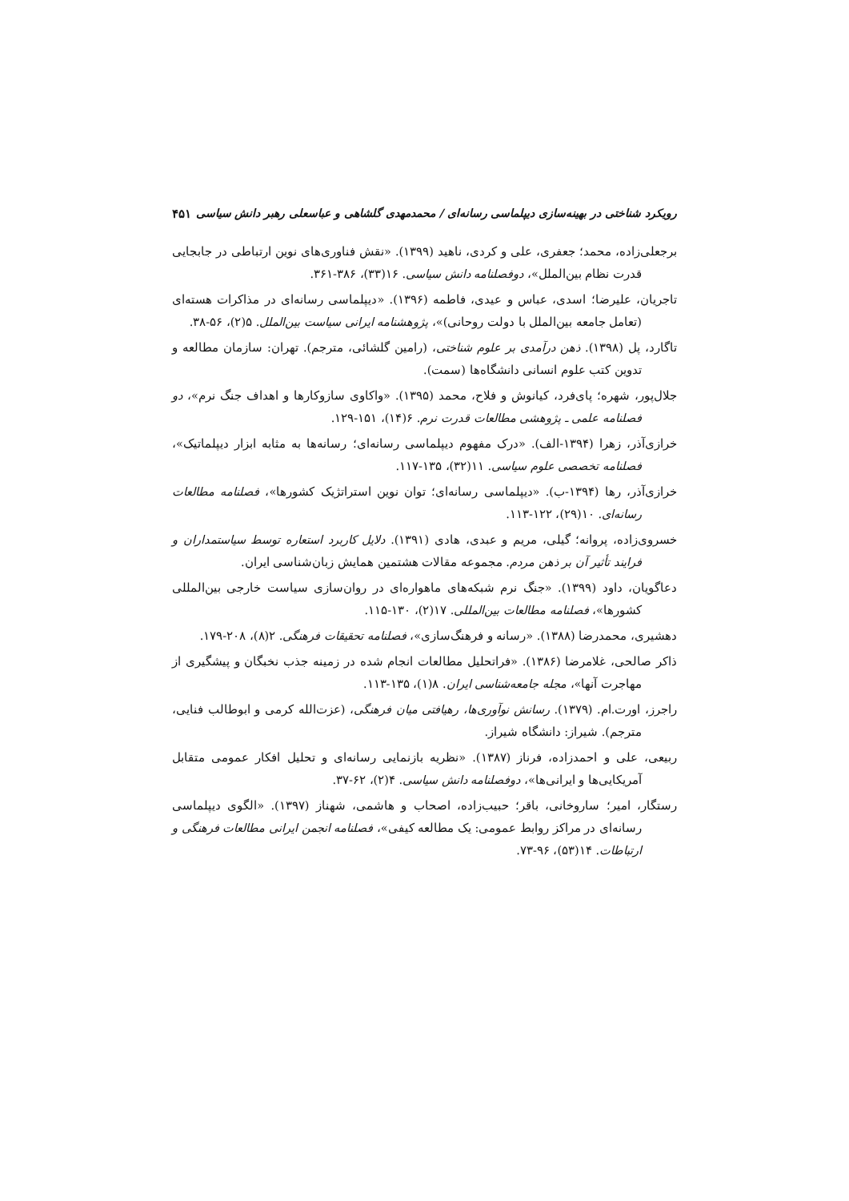رویکرد شناختی در بهینه‌سازی دیپلماسی رسانه‌ای / محمدمهدی گلشاهی و عباسعلی رهبر دانش سیاسی ۴۵۱
برجعلی‌زاده، محمد؛ جعفری، علی و کردی، ناهید (۱۳۹۹). «نقش فناوری‌های نوین ارتباطی در جابجایی قدرت نظام بین‌الملل»، دوفصلنامه دانش سیاسی. ۱۶(۳۳)، ۳۸۶-۳۶۱.
تاجریان، علیرضا؛ اسدی، عباس و عیدی، فاطمه (۱۳۹۶). «دیپلماسی رسانه‌ای در مذاکرات هسته‌ای (تعامل جامعه بین‌الملل با دولت روحانی)»، پژوهشنامه ایرانی سیاست بین‌الملل. ۵(۲)، ۵۶-۳۸.
تاگارد، پل (۱۳۹۸). ذهن درآمدی بر علوم شناختی، (رامین گلشائی، مترجم). تهران: سازمان مطالعه و تدوین کتب علوم انسانی دانشگاه‌ها (سمت).
جلال‌پور، شهره؛ پای‌فرد، کیانوش و فلاح، محمد (۱۳۹۵). «واکاوی سازوکارها و اهداف جنگ نرم»، دو فصلنامه علمی ـ پژوهشی مطالعات قدرت نرم. ۶(۱۴)، ۱۵۱-۱۲۹.
خرازی‌آذر، زهرا (۱۳۹۴-الف). «درک مفهوم دیپلماسی رسانه‌ای؛ رسانه‌ها به مثابه ابزار دیپلماتیک»، فصلنامه تخصصی علوم سیاسی. ۱۱(۳۲)، ۱۳۵-۱۱۷.
خرازی‌آذر، رها (۱۳۹۴-ب). «دیپلماسی رسانه‌ای؛ توان نوین استراتژیک کشورها»، فصلنامه مطالعات رسانه‌ای. ۱۰(۲۹)، ۱۲۲-۱۱۳.
خسروی‌زاده، پروانه؛ گیلی، مریم و عبدی، هادی (۱۳۹۱). دلایل کاربرد استعاره توسط سیاستمداران و فرایند تأثیر آن بر ذهن مردم. مجموعه مقالات هشتمین همایش زبان‌شناسی ایران.
دعاگویان، داود (۱۳۹۹). «جنگ نرم شبکه‌های ماهواره‌ای در روان‌سازی سیاست خارجی بین‌المللی کشورها»، فصلنامه مطالعات بین‌المللی. ۱۷(۲)، ۱۳۰-۱۱۵.
دهشیری، محمدرضا (۱۳۸۸). «رسانه و فرهنگ‌سازی»، فصلنامه تحقیقات فرهنگی. ۲(۸)، ۲۰۸-۱۷۹.
ذاکر صالحی، غلامرضا (۱۳۸۶). «فراتحلیل مطالعات انجام شده در زمینه جذب نخبگان و پیشگیری از مهاجرت آنها»، مجله جامعه‌شناسی ایران. ۸(۱)، ۱۳۵-۱۱۳.
راجرز، اورت.ام. (۱۳۷۹). رسانش نوآوری‌ها، رهیافتی میان فرهنگی، (عزت‌الله کرمی و ابوطالب فنایی، مترجم). شیراز: دانشگاه شیراز.
ربیعی، علی و احمدزاده، فرناز (۱۳۸۷). «نظریه بازنمایی رسانه‌ای و تحلیل افکار عمومی متقابل آمریکایی‌ها و ایرانی‌ها»، دوفصلنامه دانش سیاسی. ۴(۲)، ۶۲-۳۷.
رستگار، امیر؛ ساروخانی، باقر؛ حبیب‌زاده، اصحاب و هاشمی، شهناز (۱۳۹۷). «الگوی دیپلماسی رسانه‌ای در مراکز روابط عمومی: یک مطالعه کیفی»، فصلنامه انجمن ایرانی مطالعات فرهنگی و ارتباطات. ۱۴(۵۳)، ۹۶-۷۳.